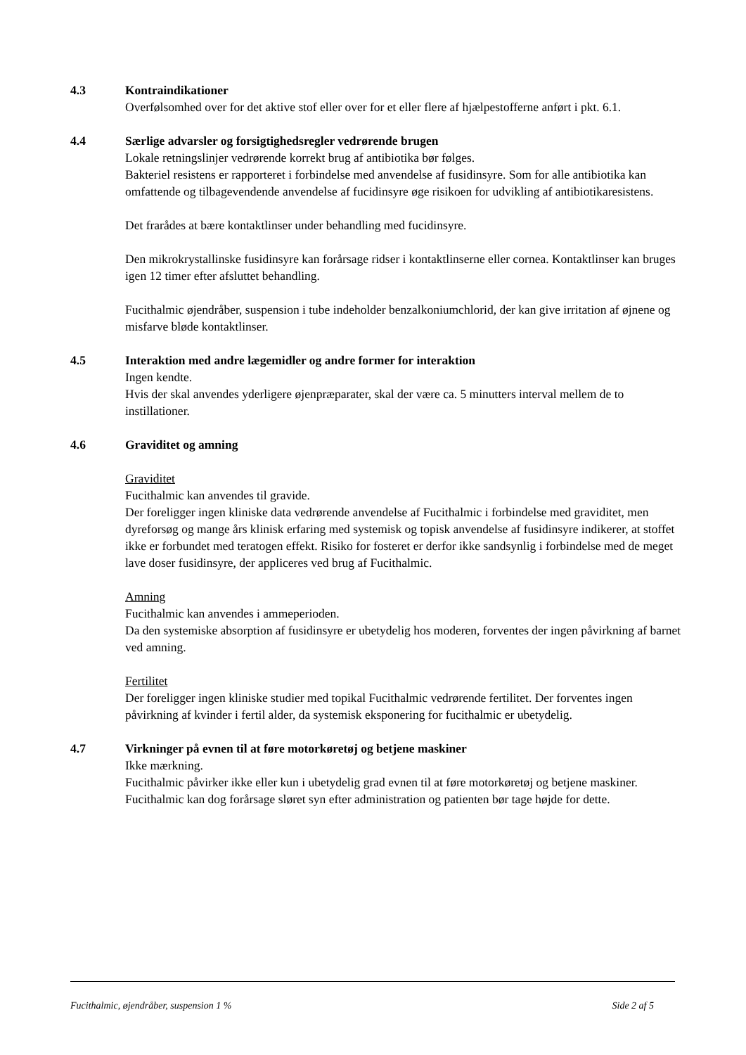4.3 Kontraindikationer
Overfølsomhed over for det aktive stof eller over for et eller flere af hjælpestofferne anført i pkt. 6.1.
4.4 Særlige advarsler og forsigtighedsregler vedrørende brugen
Lokale retningslinjer vedrørende korrekt brug af antibiotika bør følges.
Bakteriel resistens er rapporteret i forbindelse med anvendelse af fusidinsyre. Som for alle antibiotika kan omfattende og tilbagevendende anvendelse af fucidinsyre øge risikoen for udvikling af antibiotikaresistens.
Det frarådes at bære kontaktlinser under behandling med fucidinsyre.
Den mikrokrystallinske fusidinsyre kan forårsage ridser i kontaktlinserne eller cornea. Kontaktlinser kan bruges igen 12 timer efter afsluttet behandling.
Fucithalmic øjendråber, suspension i tube indeholder benzalkoniumchlorid, der kan give irritation af øjnene og misfarve bløde kontaktlinser.
4.5 Interaktion med andre lægemidler og andre former for interaktion
Ingen kendte.
Hvis der skal anvendes yderligere øjenpræparater, skal der være ca. 5 minutters interval mellem de to instillationer.
4.6 Graviditet og amning
Graviditet
Fucithalmic kan anvendes til gravide.
Der foreligger ingen kliniske data vedrørende anvendelse af Fucithalmic i forbindelse med graviditet, men dyreforsøg og mange års klinisk erfaring med systemisk og topisk anvendelse af fusidinsyre indikerer, at stoffet ikke er forbundet med teratogen effekt. Risiko for fosteret er derfor ikke sandsynlig i forbindelse med de meget lave doser fusidinsyre, der appliceres ved brug af Fucithalmic.
Amning
Fucithalmic kan anvendes i ammeperioden.
Da den systemiske absorption af fusidinsyre er ubetydelig hos moderen, forventes der ingen påvirkning af barnet ved amning.
Fertilitet
Der foreligger ingen kliniske studier med topikal Fucithalmic vedrørende fertilitet. Der forventes ingen påvirkning af kvinder i fertil alder, da systemisk eksponering for fucithalmic er ubetydelig.
4.7 Virkninger på evnen til at føre motorkøretøj og betjene maskiner
Ikke mærkning.
Fucithalmic påvirker ikke eller kun i ubetydelig grad evnen til at føre motorkøretøj og betjene maskiner.
Fucithalmic kan dog forårsage sløret syn efter administration og patienten bør tage højde for dette.
Fucithalmic, øjendråber, suspension 1 % Side 2 af 5